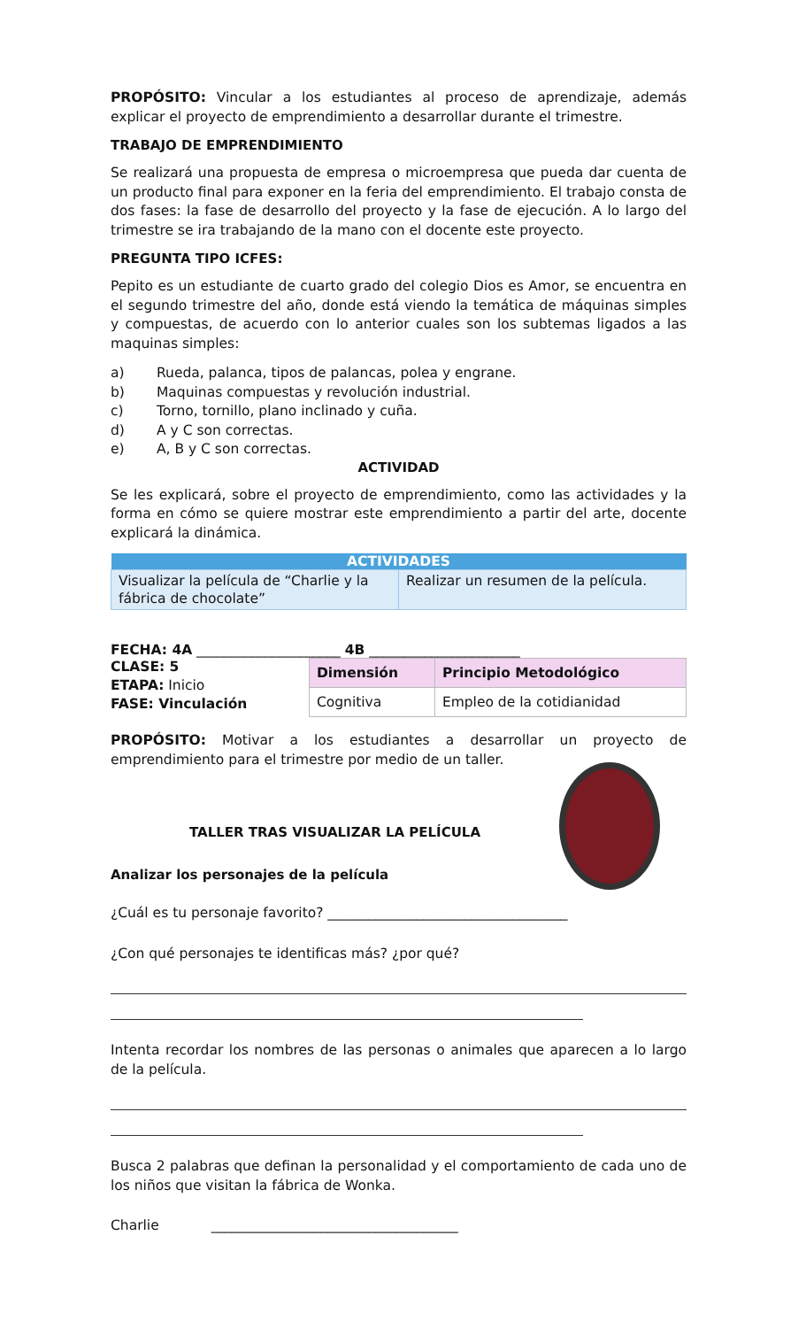PROPÓSITO: Vincular a los estudiantes al proceso de aprendizaje, además explicar el proyecto de emprendimiento a desarrollar durante el trimestre.
TRABAJO DE EMPRENDIMIENTO
Se realizará una propuesta de empresa o microempresa que pueda dar cuenta de un producto final para exponer en la feria del emprendimiento. El trabajo consta de dos fases: la fase de desarrollo del proyecto y la fase de ejecución. A lo largo del trimestre se ira trabajando de la mano con el docente este proyecto.
PREGUNTA TIPO ICFES:
Pepito es un estudiante de cuarto grado del colegio Dios es Amor, se encuentra en el segundo trimestre del año, donde está viendo la temática de máquinas simples y compuestas, de acuerdo con lo anterior cuales son los subtemas ligados a las maquinas simples:
a) Rueda, palanca, tipos de palancas, polea y engrane.
b) Maquinas compuestas y revolución industrial.
c) Torno, tornillo, plano inclinado y cuña.
d) A y C son correctas.
e) A, B y C son correctas.
ACTIVIDAD
Se les explicará, sobre el proyecto de emprendimiento, como las actividades y la forma en cómo se quiere mostrar este emprendimiento a partir del arte, docente explicará la dinámica.
| ACTIVIDADES | |
| --- | --- |
| Visualizar la película de “Charlie y la fábrica de chocolate” | Realizar un resumen de la película. |
FECHA: 4A _____________________ 4B ______________________
CLASE: 5
ETAPA: Inicio
FASE: Vinculación
| Dimensión | Principio Metodológico |
| --- | --- |
| Cognitiva | Empleo de la cotidianidad |
PROPÓSITO: Motivar a los estudiantes a desarrollar un proyecto de emprendimiento para el trimestre por medio de un taller.
TALLER TRAS VISUALIZAR LA PELÍCULA
Analizar los personajes de la película
¿Cuál es tu personaje favorito? ___________________________________
¿Con qué personajes te identificas más? ¿por qué?
Intenta recordar los nombres de las personas o animales que aparecen a lo largo de la película.
Busca 2 palabras que definan la personalidad y el comportamiento de cada uno de los niños que visitan la fábrica de Wonka.
Charlie ____________________________________